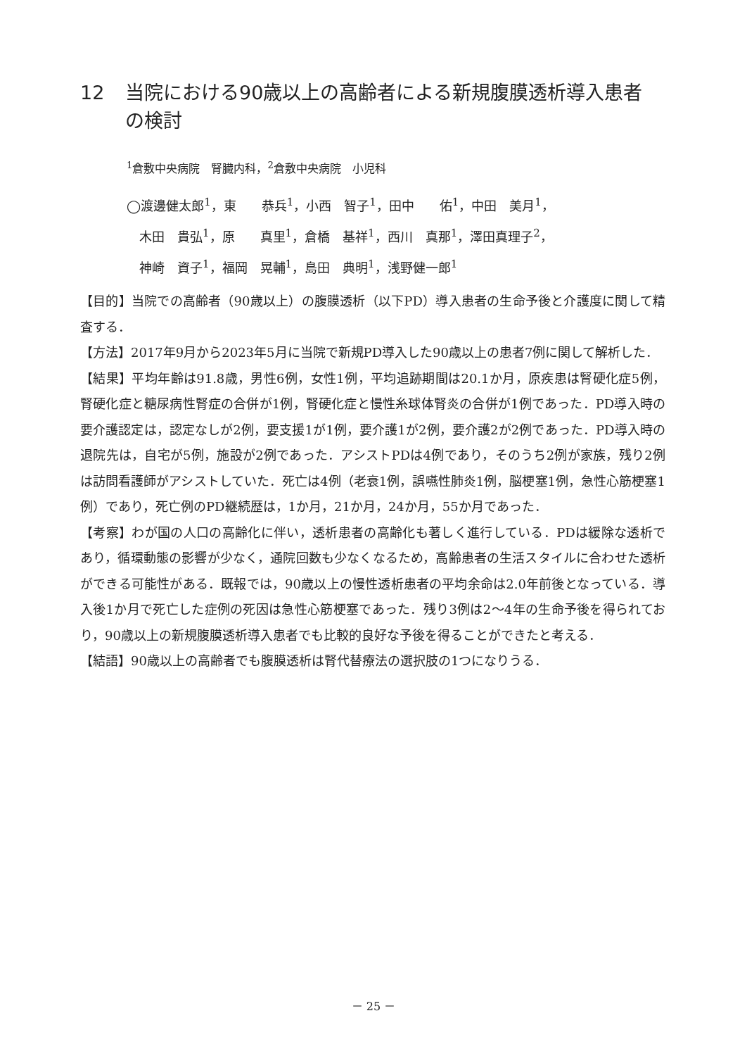12 当院における90歳以上の高齢者による新規腹膜透析導入患者の検討
<sup>1</sup> 倉敷中央病院　腎臓内科，<sup>2</sup>倉敷中央病院　小児科
◯渡邊健太郎<sup>1</sup>，東　　恭兵<sup>1</sup>，小西　智子<sup>1</sup>，田中　　佑<sup>1</sup>，中田　美月<sup>1</sup>，
　木田　貴弘<sup>1</sup>，原　　真里<sup>1</sup>，倉橋　基祥<sup>1</sup>，西川　真那<sup>1</sup>，澤田真理子<sup>2</sup>，
　神崎　資子<sup>1</sup>，福岡　晃輔<sup>1</sup>，島田　典明<sup>1</sup>，浅野健一郎<sup>1</sup>
【目的】当院での高齢者（90歳以上）の腹膜透析（以下PD）導入患者の生命予後と介護度に関して精査する．
【方法】2017年9月から2023年5月に当院で新規PD導入した90歳以上の患者7例に関して解析した．
【結果】平均年齢は91.8歳，男性6例，女性1例，平均追跡期間は20.1か月，原疾患は腎硬化症5例，腎硬化症と糖尿病性腎症の合併が1例，腎硬化症と慢性糸球体腎炎の合併が1例であった．PD導入時の要介護認定は，認定なしが2例，要支援1が1例，要介護1が2例，要介護2が2例であった．PD導入時の退院先は，自宅が5例，施設が2例であった．アシストPDは4例であり，そのうち2例が家族，残り2例は訪問看護師がアシストしていた．死亡は4例（老衰1例，誤嚥性肺炎1例，脳梗塞1例，急性心筋梗塞1例）であり，死亡例のPD継続歴は，1か月，21か月，24か月，55か月であった．
【考察】わが国の人口の高齢化に伴い，透析患者の高齢化も著しく進行している．PDは緩除な透析であり，循環動態の影響が少なく，通院回数も少なくなるため，高齢患者の生活スタイルに合わせた透析ができる可能性がある．既報では，90歳以上の慢性透析患者の平均余命は2.0年前後となっている．導入後1か月で死亡した症例の死因は急性心筋梗塞であった．残り3例は2～4年の生命予後を得られており，90歳以上の新規腹膜透析導入患者でも比較的良好な予後を得ることができたと考える．
【結語】90歳以上の高齢者でも腹膜透析は腎代替療法の選択肢の1つになりうる．
－ 25 －